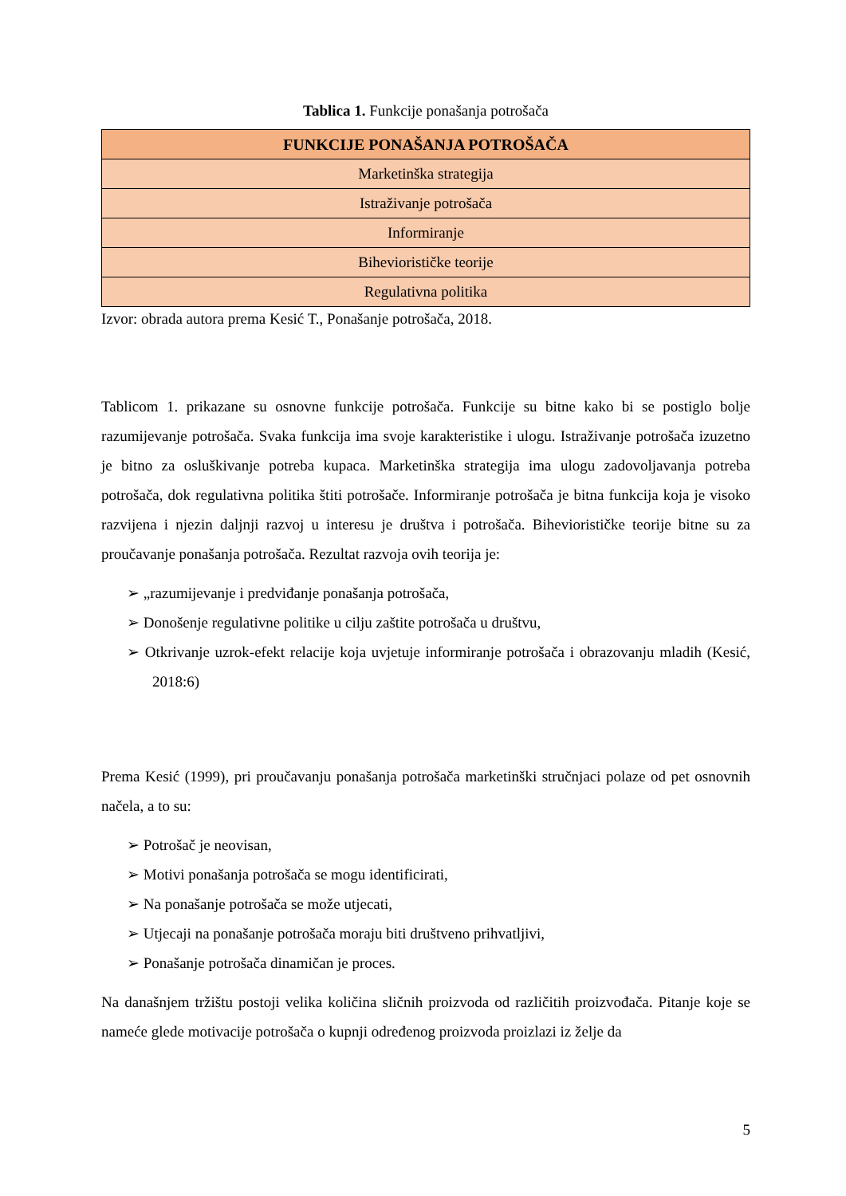Tablica 1. Funkcije ponašanja potrošača
| FUNKCIJE PONAŠANJA POTROŠAČA |
| --- |
| Marketinška strategija |
| Istraživanje potrošača |
| Informiranje |
| Biheviorističke teorije |
| Regulativna politika |
Izvor: obrada autora prema Kesić T., Ponašanje potrošača, 2018.
Tablicom 1. prikazane su osnovne funkcije potrošača. Funkcije su bitne kako bi se postiglo bolje razumijevanje potrošača. Svaka funkcija ima svoje karakteristike i ulogu. Istraživanje potrošača izuzetno je bitno za osluškivanje potreba kupaca. Marketinška strategija ima ulogu zadovoljavanja potreba potrošača, dok regulativna politika štiti potrošače. Informiranje potrošača je bitna funkcija koja je visoko razvijena i njezin daljnji razvoj u interesu je društva i potrošača. Biheviorističke teorije bitne su za proučavanje ponašanja potrošača. Rezultat razvoja ovih teorija je:
➢ „razumijevanje i predviđanje ponašanja potrošača,
➢ Donošenje regulativne politike u cilju zaštite potrošača u društvu,
➢ Otkrivanje uzrok-efekt relacije koja uvjetuje informiranje potrošača i obrazovanju mladih (Kesić, 2018:6)
Prema Kesić (1999), pri proučavanju ponašanja potrošača marketinški stručnjaci polaze od pet osnovnih načela, a to su:
➢ Potrošač je neovisan,
➢ Motivi ponašanja potrošača se mogu identificirati,
➢ Na ponašanje potrošača se može utjecati,
➢ Utjecaji na ponašanje potrošača moraju biti društveno prihvatljivi,
➢ Ponašanje potrošača dinamičan je proces.
Na današnjem tržištu postoji velika količina sličnih proizvoda od različitih proizvođača. Pitanje koje se nameće glede motivacije potrošača o kupnji određenog proizvoda proizlazi iz želje da
5